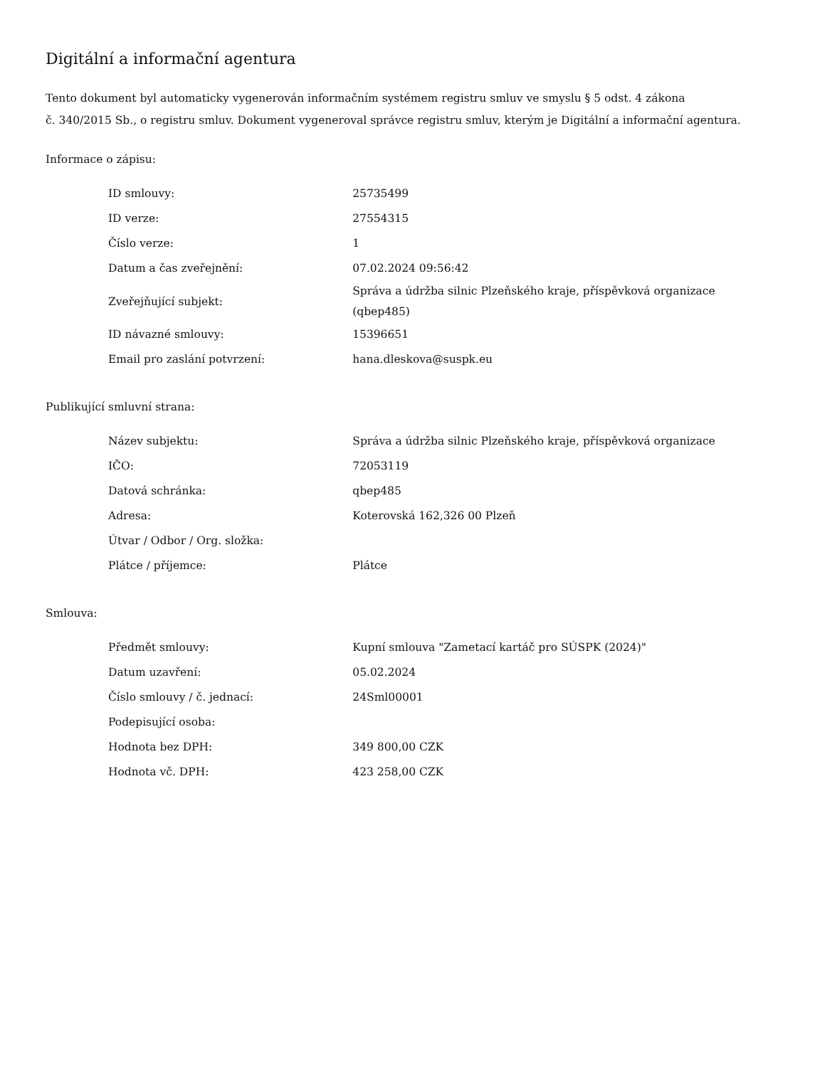Digitální a informační agentura
Tento dokument byl automaticky vygenerován informačním systémem registru smluv ve smyslu § 5 odst. 4 zákona
č. 340/2015 Sb., o registru smluv. Dokument vygeneroval správce registru smluv, kterým je Digitální a informační agentura.
Informace o zápisu:
| ID smlouvy: | 25735499 |
| ID verze: | 27554315 |
| Číslo verze: | 1 |
| Datum a čas zveřejnění: | 07.02.2024 09:56:42 |
| Zveřejňující subjekt: | Správa a údržba silnic Plzeňského kraje, příspěvková organizace (qbep485) |
| ID návazné smlouvy: | 15396651 |
| Email pro zaslání potvrzení: | hana.dleskova@suspk.eu |
Publikující smluvní strana:
| Název subjektu: | Správa a údržba silnic Plzeňského kraje, příspěvková organizace |
| IČO: | 72053119 |
| Datová schránka: | qbep485 |
| Adresa: | Koterovská 162,326 00 Plzeň |
| Útvar / Odbor / Org. složka: | |
| Plátce / příjemce: | Plátce |
Smlouva:
| Předmět smlouvy: | Kupní smlouva "Zametací kartáč pro SÚSPK (2024)" |
| Datum uzavření: | 05.02.2024 |
| Číslo smlouvy / č. jednací: | 24Sml00001 |
| Podepisující osoba: | |
| Hodnota bez DPH: | 349 800,00 CZK |
| Hodnota vč. DPH: | 423 258,00 CZK |